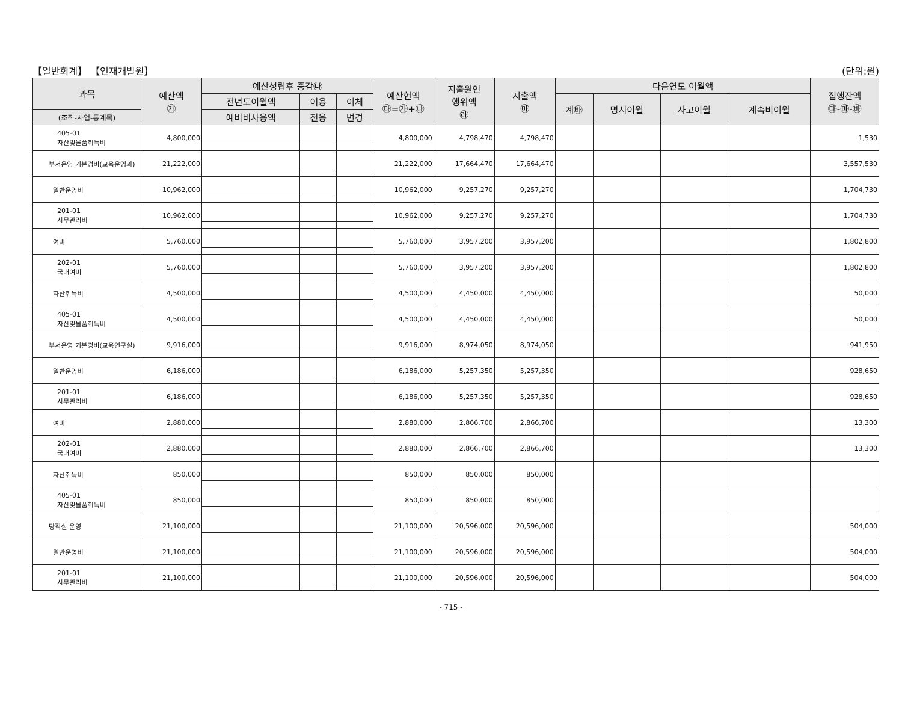【일반회계】 【인재개발원】 (단위:원)
| 과목 | 예산액 ㉮ | 예산성립후 증감㉯ | | | 예산현액 ㉰=㉮+㉯ | 지출원인 행위액 ㉱ | 지출액 ㉲ | 다음연도 이월액 | | | | 집행잔액 ㉰-㉲-㉳ |
| --- | --- | --- | --- | --- | --- | --- | --- | --- | --- | --- | --- | --- |
| | | 전년도이월액 | 이용 | 이체 | | | | 계㉳ | 명시이월 | 사고이월 | 계속비이월 | |
| (조직-사업-통계목) | | 예비비사용액 | 전용 | 변경 | | | | | | | | |
| 405-01 자산및물품취득비 | 4,800,000 | | | | 4,800,000 | 4,798,470 | 4,798,470 | | | | | 1,530 |
| 부서운영 기본경비(교육운영과) | 21,222,000 | | | | 21,222,000 | 17,664,470 | 17,664,470 | | | | | 3,557,530 |
| 일반운영비 | 10,962,000 | | | | 10,962,000 | 9,257,270 | 9,257,270 | | | | | 1,704,730 |
| 201-01 사무관리비 | 10,962,000 | | | | 10,962,000 | 9,257,270 | 9,257,270 | | | | | 1,704,730 |
| 여비 | 5,760,000 | | | | 5,760,000 | 3,957,200 | 3,957,200 | | | | | 1,802,800 |
| 202-01 국내여비 | 5,760,000 | | | | 5,760,000 | 3,957,200 | 3,957,200 | | | | | 1,802,800 |
| 자산취득비 | 4,500,000 | | | | 4,500,000 | 4,450,000 | 4,450,000 | | | | | 50,000 |
| 405-01 자산및물품취득비 | 4,500,000 | | | | 4,500,000 | 4,450,000 | 4,450,000 | | | | | 50,000 |
| 부서운영 기본경비(교육연구실) | 9,916,000 | | | | 9,916,000 | 8,974,050 | 8,974,050 | | | | | 941,950 |
| 일반운영비 | 6,186,000 | | | | 6,186,000 | 5,257,350 | 5,257,350 | | | | | 928,650 |
| 201-01 사무관리비 | 6,186,000 | | | | 6,186,000 | 5,257,350 | 5,257,350 | | | | | 928,650 |
| 여비 | 2,880,000 | | | | 2,880,000 | 2,866,700 | 2,866,700 | | | | | 13,300 |
| 202-01 국내여비 | 2,880,000 | | | | 2,880,000 | 2,866,700 | 2,866,700 | | | | | 13,300 |
| 자산취득비 | 850,000 | | | | 850,000 | 850,000 | 850,000 | | | | | |
| 405-01 자산및물품취득비 | 850,000 | | | | 850,000 | 850,000 | 850,000 | | | | | |
| 당직실 운영 | 21,100,000 | | | | 21,100,000 | 20,596,000 | 20,596,000 | | | | | 504,000 |
| 일반운영비 | 21,100,000 | | | | 21,100,000 | 20,596,000 | 20,596,000 | | | | | 504,000 |
| 201-01 사무관리비 | 21,100,000 | | | | 21,100,000 | 20,596,000 | 20,596,000 | | | | | 504,000 |
- 715 -